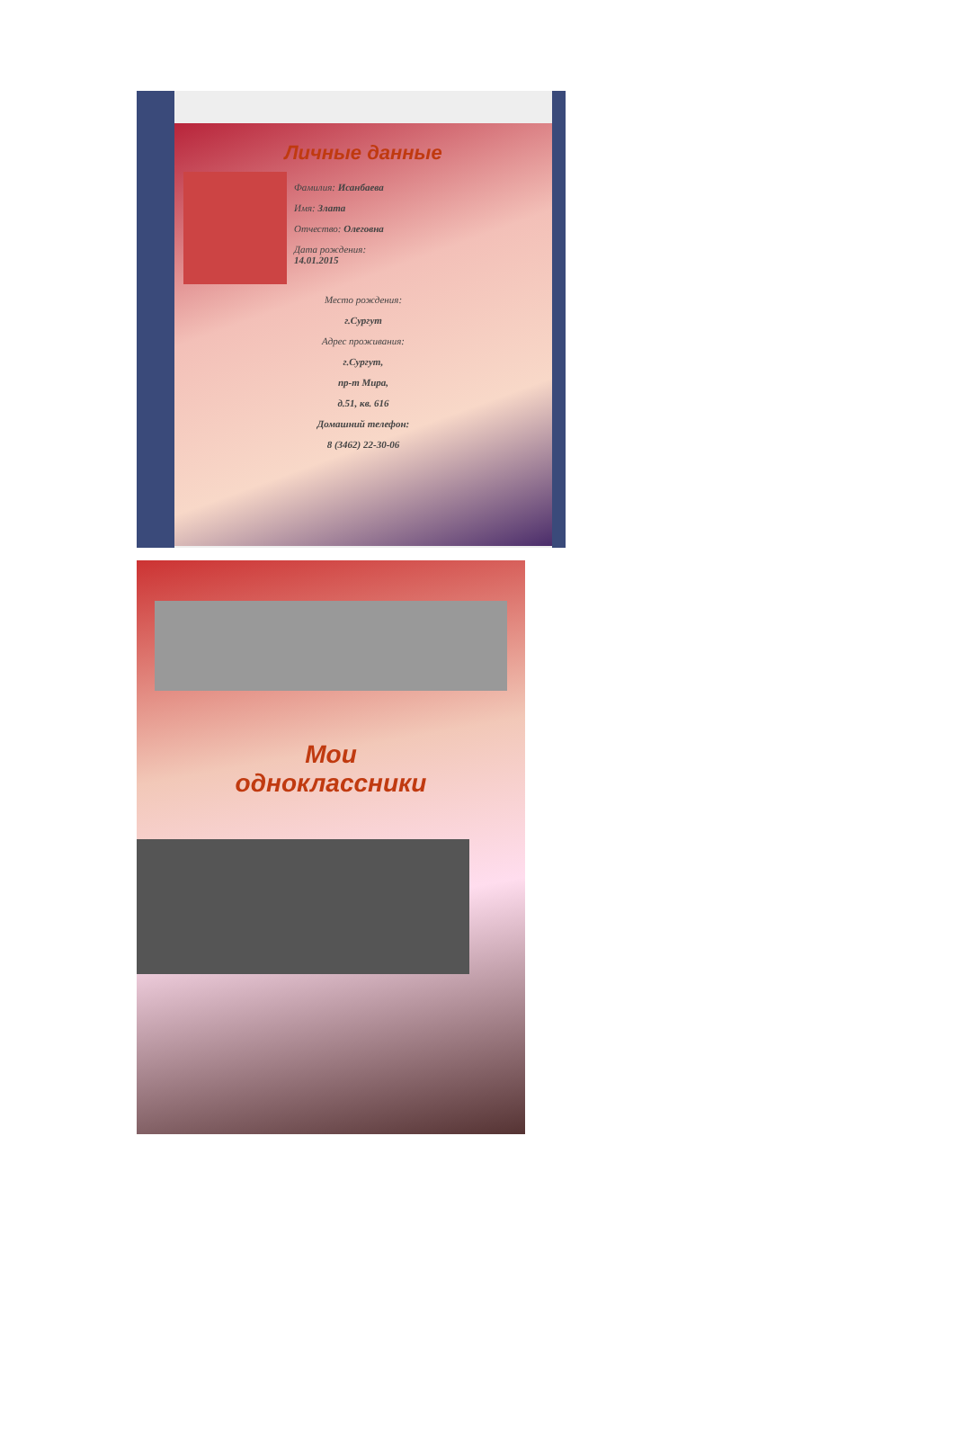Личные данные
Фамилия: Исанбаева
Имя: Злата
Отчество: Олеговна
Дата рождения:
14.01.2015
Место рождения:
г.Сургут
Адрес проживания:
г.Сургут,
пр-т Мира,
д.51, кв. 616
Домашний телефон:
8 (3462) 22-30-06
Мои
одноклассники